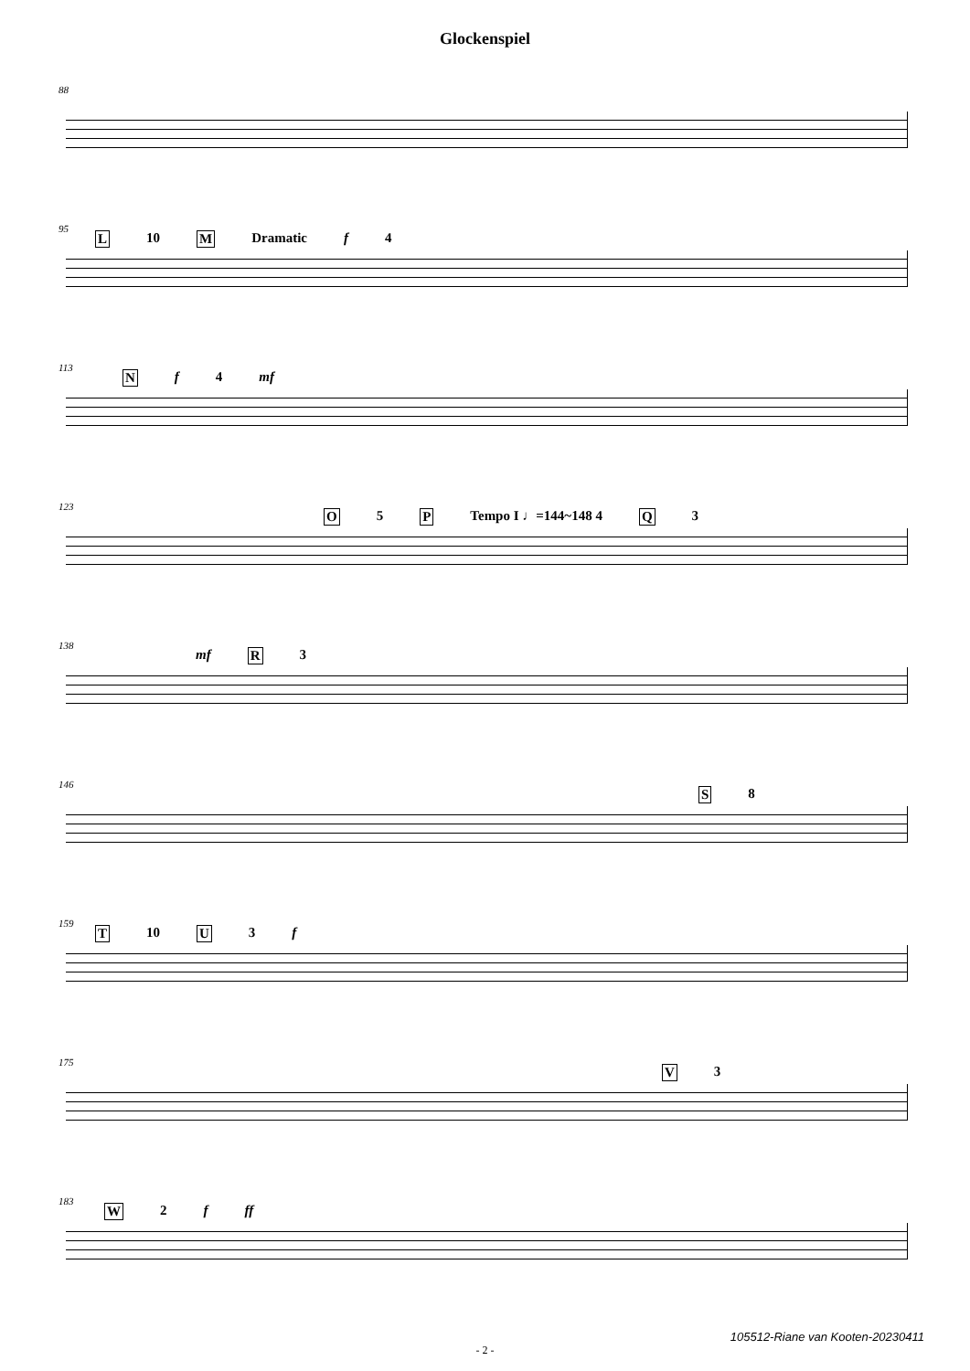Glockenspiel
88
95
L 10 M Dramatic f 4
113
N f 4 mf
123
O 5 P Tempo I ♩=144~148 4 Q 3
138
mf R 3
146
S 8
159
T 10 U 3 f
175
V 3
183
W 2 f ff
- 2 -
105512-Riane van Kooten-20230411